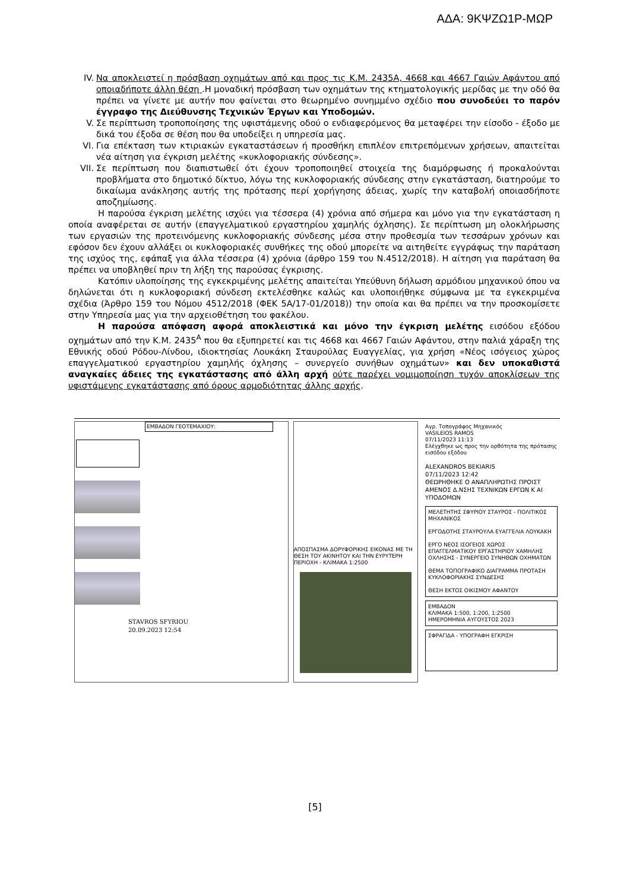ΑΔΑ: 9ΚΨΖΩ1Ρ-ΜΩΡ
IV. Να αποκλειστεί η πρόσβαση οχημάτων από και προς τις Κ.Μ. 2435Α, 4668 και 4667 Γαιών Αφάντου από οποιαδήποτε άλλη θέση .Η μοναδική πρόσβαση των οχημάτων της κτηματολογικής μερίδας με την οδό θα πρέπει να γίνετε με αυτήν που φαίνεται στο θεωρημένο συνημμένο σχέδιο που συνοδεύει το παρόν έγγραφο της Διεύθυνσης Τεχνικών Έργων και Υποδομών.
V. Σε περίπτωση τροποποίησης της υφιστάμενης οδού ο ενδιαφερόμενος θα μεταφέρει την είσοδο - έξοδο με δικά του έξοδα σε θέση που θα υποδείξει η υπηρεσία μας.
VI. Για επέκταση των κτιριακών εγκαταστάσεων ή προσθήκη επιπλέον επιτρεπόμενων χρήσεων, απαιτείται νέα αίτηση για έγκριση μελέτης «κυκλοφοριακής σύνδεσης».
VII. Σε περίπτωση που διαπιστωθεί ότι έχουν τροποποιηθεί στοιχεία της διαμόρφωσης ή προκαλούνται προβλήματα στο δημοτικό δίκτυο, λόγω της κυκλοφοριακής σύνδεσης στην εγκατάσταση, διατηρούμε το δικαίωμα ανάκλησης αυτής της πρότασης περί χορήγησης άδειας, χωρίς την καταβολή οποιασδήποτε αποζημίωσης.
Η παρούσα έγκριση μελέτης ισχύει για τέσσερα (4) χρόνια από σήμερα και μόνο για την εγκατάσταση η οποία αναφέρεται σε αυτήν (επαγγελματικού εργαστηρίου χαμηλής όχλησης). Σε περίπτωση μη ολοκλήρωσης των εργασιών της προτεινόμενης κυκλοφοριακής σύνδεσης μέσα στην προθεσμία των τεσσάρων χρόνων και εφόσον δεν έχουν αλλάξει οι κυκλοφοριακές συνθήκες της οδού μπορείτε να αιτηθείτε εγγράφως την παράταση της ισχύος της, εφάπαξ για άλλα τέσσερα (4) χρόνια (άρθρο 159 του Ν.4512/2018). Η αίτηση για παράταση θα πρέπει να υποβληθεί πριν τη λήξη της παρούσας έγκρισης.
Κατόπιν υλοποίησης της εγκεκριμένης μελέτης απαιτείται Υπεύθυνη δήλωση αρμόδιου μηχανικού όπου να δηλώνεται ότι η κυκλοφοριακή σύνδεση εκτελέσθηκε καλώς και υλοποιήθηκε σύμφωνα με τα εγκεκριμένα σχέδια (Άρθρο 159 του Νόμου 4512/2018 (ΦΕΚ 5Α/17-01/2018)) την οποία και θα πρέπει να την προσκομίσετε στην Υπηρεσία μας για την αρχειοθέτηση του φακέλου.
Η παρούσα απόφαση αφορά αποκλειστικά και μόνο την έγκριση μελέτης εισόδου εξόδου οχημάτων από την Κ.Μ. 2435<sup>Α</sup> που θα εξυπηρετεί και τις 4668 και 4667 Γαιών Αφάντου, στην παλιά χάραξη της Εθνικής οδού Ρόδου-Λίνδου, ιδιοκτησίας Λουκάκη Σταυρούλας Ευαγγελίας, για χρήση «Νέος ισόγειος χώρος επαγγελματικού εργαστηρίου χαμηλής όχλησης – συνεργείο συνήθων οχημάτων» και δεν υποκαθιστά αναγκαίες άδειες της εγκατάστασης από άλλη αρχή ούτε παρέχει νομιμοποίηση τυχόν αποκλίσεων της υφιστάμενης εγκατάστασης από όρους αρμοδιότητας άλλης αρχής.
ΕΜΒΑΔΟΝ ΓΕΟΤΕΜΑΧΙΟΥ:
STAVROS SFYRIOU
20.09.2023 12:54
ΑΠΟΣΠΑΣΜΑ ΔΟΡΥΦΟΡΙΚΗΣ ΕΙΚΟΝΑΣ ΜΕ ΤΗ ΘΕΣΗ ΤΟΥ ΑΚΙΝΗΤΟΥ ΚΑΙ ΤΗΝ ΕΥΡΥΤΕΡΗ ΠΕΡΙΟΧΗ - ΚΛΙΜΑΚΑ 1:2500
Αγρ. Τοπογράφος Μηχανικός
VASILEIOS RAMOS
07/11/2023 11:13
Ελέγχθηκε ως προς την ορθότητα της πρότασης εισόδου εξόδου
ALEXANDROS BEKIARIS
07/11/2023 12:42
ΘΕΩΡΗΘΗΚΕ Ο ΑΝΑΠΛΗΡΩΤΗΣ ΠΡΟΙΣΤ ΑΜΕΝΟΣ Δ.ΝΣΗΣ ΤΕΧΝΙΚΩΝ ΕΡΓΩΝ Κ ΑΙ ΥΠΟΔΟΜΩΝ
ΜΕΛΕΤΗΤΗΣ ΣΦΥΡΙΟΥ ΣΤΑΥΡΟΣ - ΠΟΛΙΤΙΚΟΣ ΜΗΧΑΝΙΚΟΣ
ΕΡΓΟΔΟΤΗΣ ΣΤΑΥΡΟΥΛΑ ΕΥΑΓΓΕΛΙΑ ΛΟΥΚΑΚΗ
ΕΡΓΟ ΝΕΟΣ ΙΣΟΓΕΙΟΣ ΧΩΡΟΣ ΕΠΑΓΓΕΛΜΑΤΙΚΟΥ ΕΡΓΑΣΤΗΡΙΟΥ ΧΑΜΗΛΗΣ ΟΧΛΗΣΗΣ - ΣΥΝΕΡΓΕΙΟ ΣΥΝΗΘΩΝ ΟΧΗΜΑΤΩΝ
ΘΕΜΑ ΤΟΠΟΓΡΑΦΙΚΟ ΔΙΑΓΡΑΜΜΑ ΠΡΟΤΑΣΗ ΚΥΚΛΟΦΟΡΙΑΚΗΣ ΣΥΝΔΕΣΗΣ
ΘΕΣΗ ΕΚΤΟΣ ΟΙΚΙΣΜΟΥ ΑΦΑΝΤΟΥ
ΕΜΒΑΔΟΝ
ΚΛΙΜΑΚΑ 1:500, 1:200, 1:2500
ΗΜΕΡΟΜΗΝΙΑ ΑΥΓΟΥΣΤΟΣ 2023
ΣΦΡΑΓΙΔΑ - ΥΠΟΓΡΑΦΗ ΕΓΚΡΙΣΗ
[5]